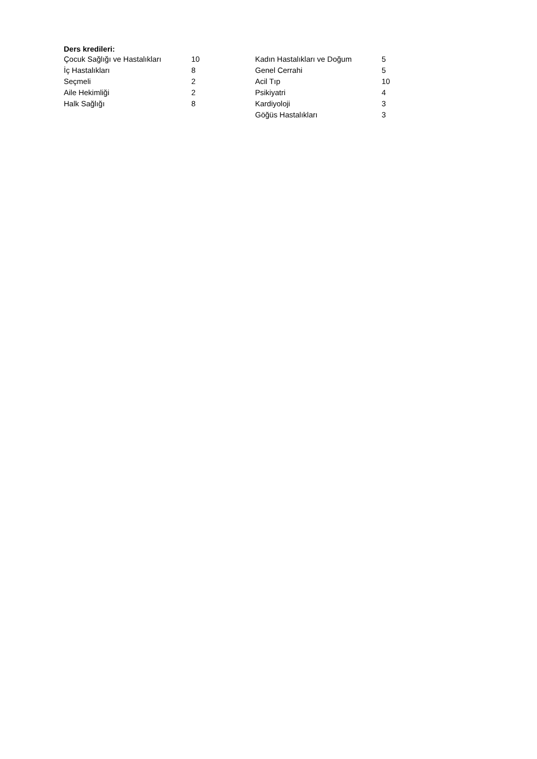Ders kredileri:
| Çocuk Sağlığı ve Hastalıkları | 10 | Kadın Hastalıkları ve Doğum | 5 |
| İç Hastalıkları | 8 | Genel Cerrahi | 5 |
| Seçmeli | 2 | Acil Tıp | 10 |
| Aile Hekimliği | 2 | Psikiyatri | 4 |
| Halk Sağlığı | 8 | Kardiyoloji | 3 |
| | | Göğüs Hastalıkları | 3 |